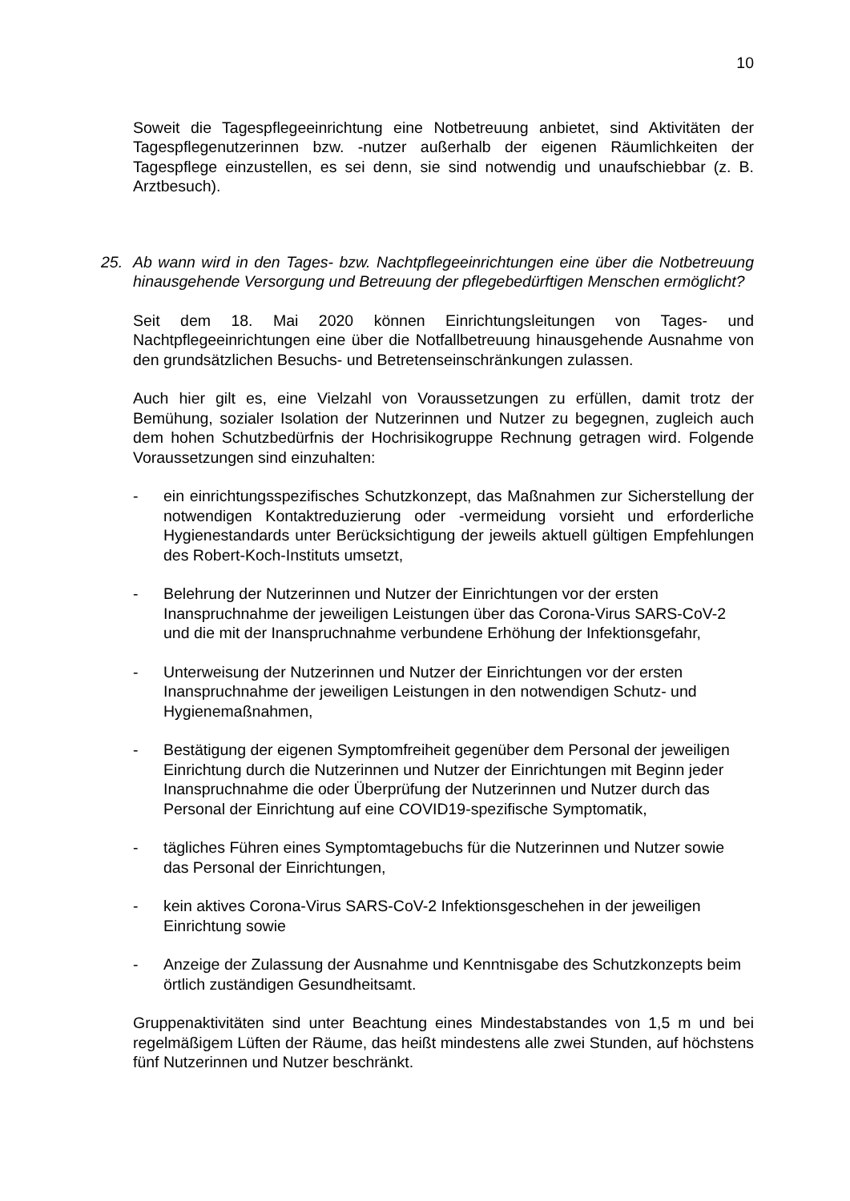10
Soweit die Tagespflegeeinrichtung eine Notbetreuung anbietet, sind Aktivitäten der Tagespflegenutzerinnen bzw. -nutzer außerhalb der eigenen Räumlichkeiten der Tagespflege einzustellen, es sei denn, sie sind notwendig und unaufschiebbar (z. B. Arztbesuch).
25. Ab wann wird in den Tages- bzw. Nachtpflegeeinrichtungen eine über die Notbetreuung hinausgehende Versorgung und Betreuung der pflegebedürftigen Menschen ermöglicht?
Seit dem 18. Mai 2020 können Einrichtungsleitungen von Tages- und Nachtpflegeeinrichtungen eine über die Notfallbetreuung hinausgehende Ausnahme von den grundsätzlichen Besuchs- und Betretenseinschränkungen zulassen.
Auch hier gilt es, eine Vielzahl von Voraussetzungen zu erfüllen, damit trotz der Bemühung, sozialer Isolation der Nutzerinnen und Nutzer zu begegnen, zugleich auch dem hohen Schutzbedürfnis der Hochrisikogruppe Rechnung getragen wird. Folgende Voraussetzungen sind einzuhalten:
- ein einrichtungsspezifisches Schutzkonzept, das Maßnahmen zur Sicherstellung der notwendigen Kontaktreduzierung oder -vermeidung vorsieht und erforderliche Hygienestandards unter Berücksichtigung der jeweils aktuell gültigen Empfehlungen des Robert-Koch-Instituts umsetzt,
- Belehrung der Nutzerinnen und Nutzer der Einrichtungen vor der ersten Inanspruchnahme der jeweiligen Leistungen über das Corona-Virus SARS-CoV-2 und die mit der Inanspruchnahme verbundene Erhöhung der Infektionsgefahr,
- Unterweisung der Nutzerinnen und Nutzer der Einrichtungen vor der ersten Inanspruchnahme der jeweiligen Leistungen in den notwendigen Schutz- und Hygienemaßnahmen,
- Bestätigung der eigenen Symptomfreiheit gegenüber dem Personal der jeweiligen Einrichtung durch die Nutzerinnen und Nutzer der Einrichtungen mit Beginn jeder Inanspruchnahme die oder Überprüfung der Nutzerinnen und Nutzer durch das Personal der Einrichtung auf eine COVID19-spezifische Symptomatik,
- tägliches Führen eines Symptomtagebuchs für die Nutzerinnen und Nutzer sowie das Personal der Einrichtungen,
- kein aktives Corona-Virus SARS-CoV-2 Infektionsgeschehen in der jeweiligen Einrichtung sowie
- Anzeige der Zulassung der Ausnahme und Kenntnisgabe des Schutzkonzepts beim örtlich zuständigen Gesundheitsamt.
Gruppenaktivitäten sind unter Beachtung eines Mindestabstandes von 1,5 m und bei regelmäßigem Lüften der Räume, das heißt mindestens alle zwei Stunden, auf höchstens fünf Nutzerinnen und Nutzer beschränkt.